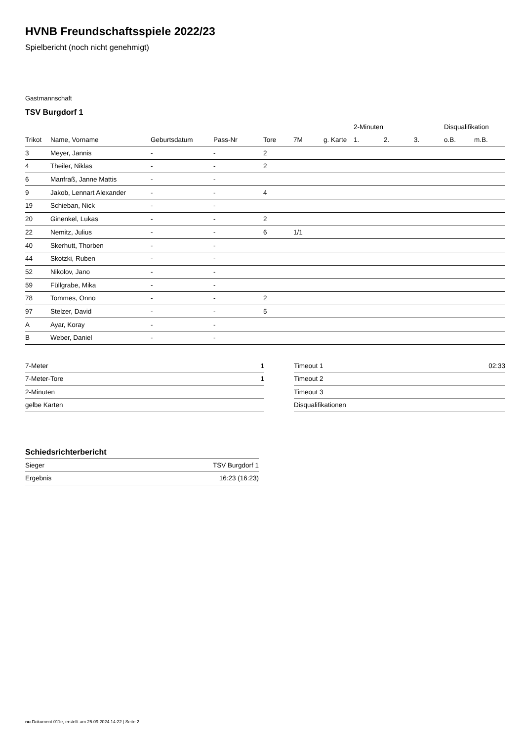HVNB Freundschaftsspiele 2022/23
Spielbericht (noch nicht genehmigt)
Gastmannschaft
TSV Burgdorf 1
| | | | | | | | 2-Minuten | | | Disqualifikation | |
| --- | --- | --- | --- | --- | --- | --- | --- | --- | --- | --- | --- |
| Trikot | Name, Vorname | Geburtsdatum | Pass-Nr | Tore | 7M | g. Karte | 1. | 2. | 3. | o.B. | m.B. |
| 3 | Meyer, Jannis | - | - | 2 | | | | | | | |
| 4 | Theiler, Niklas | - | - | 2 | | | | | | | |
| 6 | Manfraß, Janne Mattis | - | - | | | | | | | | |
| 9 | Jakob, Lennart Alexander | - | - | 4 | | | | | | | |
| 19 | Schieban, Nick | - | - | | | | | | | | |
| 20 | Ginenkel, Lukas | - | - | 2 | | | | | | | |
| 22 | Nemitz, Julius | - | - | 6 | 1/1 | | | | | | |
| 40 | Skerhutt, Thorben | - | - | | | | | | | | |
| 44 | Skotzki, Ruben | - | - | | | | | | | | |
| 52 | Nikolov, Jano | - | - | | | | | | | | |
| 59 | Füllgrabe, Mika | - | - | | | | | | | | |
| 78 | Tommes, Onno | - | - | 2 | | | | | | | |
| 97 | Stelzer, David | - | - | 5 | | | | | | | |
| A | Ayar, Koray | - | - | | | | | | | | |
| B | Weber, Daniel | - | - | | | | | | | | |
| 7-Meter | 1 |
| 7-Meter-Tore | 1 |
| 2-Minuten | |
| gelbe Karten | |
| Timeout 1 | 02:33 |
| Timeout 2 | |
| Timeout 3 | |
| Disqualifikationen | |
Schiedsrichterbericht
| Sieger | TSV Burgdorf 1 |
| Ergebnis | 16:23 (16:23) |
nu.Dokument 011e, erstellt am 25.09.2024 14:22 | Seite 2